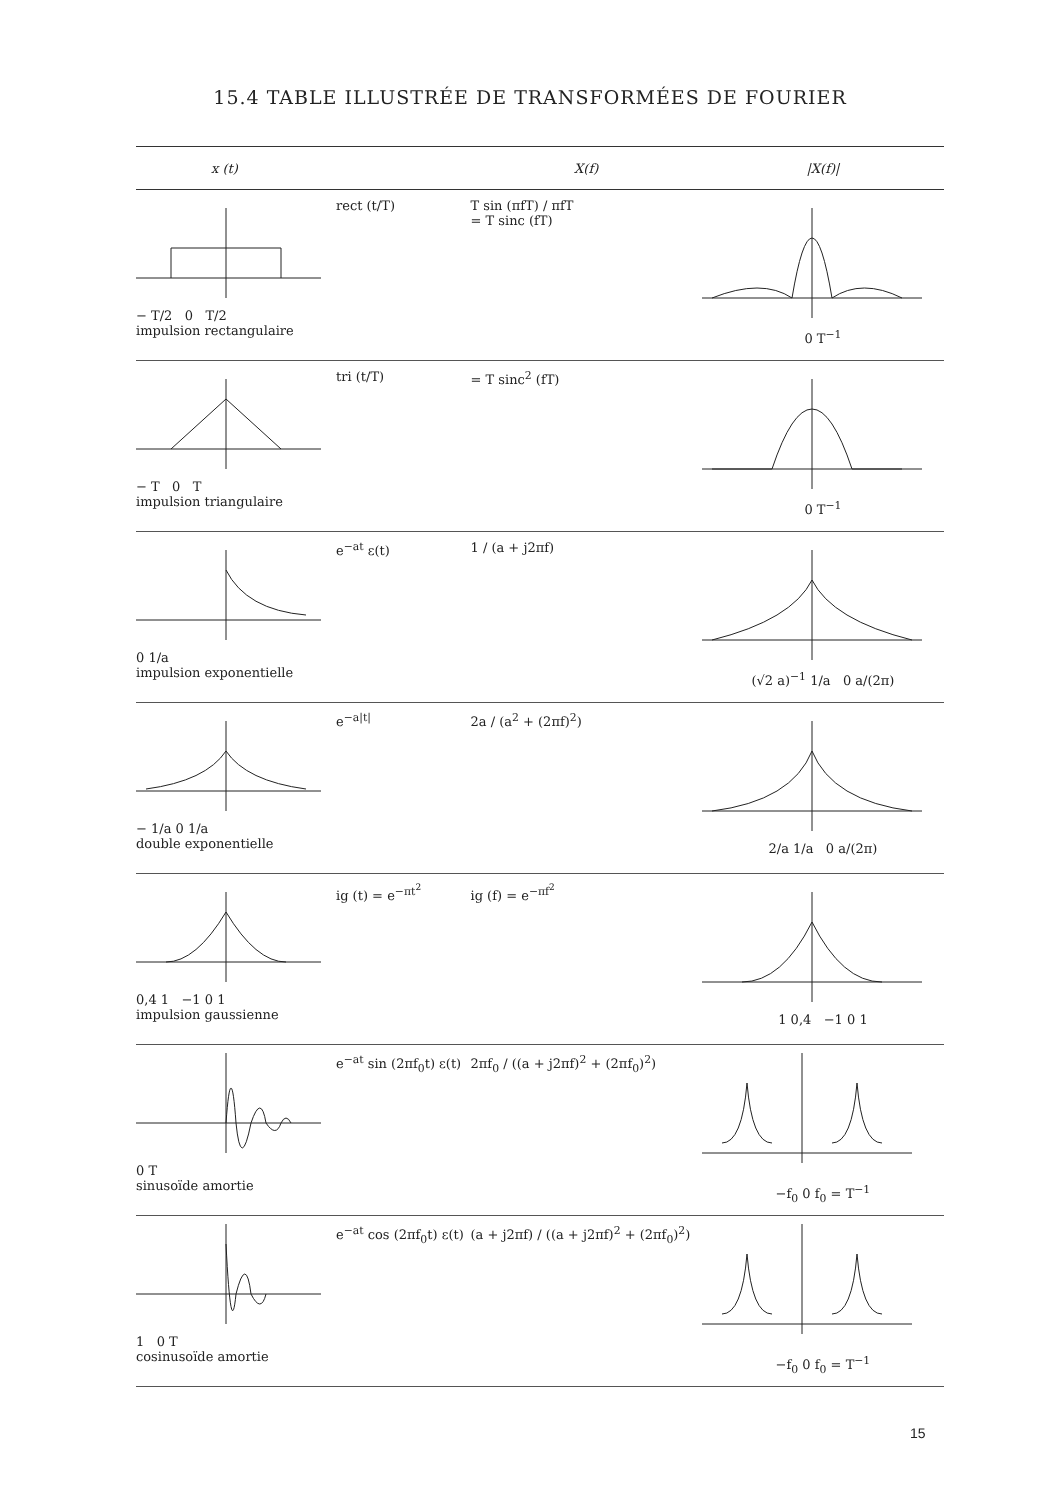15.4 TABLE ILLUSTRÉE DE TRANSFORMÉES DE FOURIER
| x (t) | | X(f) | /X(f)/ |
| --- | --- | --- | --- |
| − T/2 0 T/2 impulsion rectangulaire | rect (t/T) | T sin (πfT) / πfT = T sinc (fT) | 0 T<sup>−1</sup> |
| − T 0 T impulsion triangulaire | tri (t/T) | = T sinc<sup>2</sup> (fT) | 0 T<sup>−1</sup> |
| 0 1/a impulsion exponentielle | e<sup>−at</sup> ε(t) | 1 / (a + j2πf) | (√2 a)<sup>−1</sup> 1/a 0 a/(2π) |
| − 1/a 0 1/a double exponentielle | e<sup>−a/t/</sup> | 2a / (a<sup>2</sup> + (2πf)<sup>2</sup>) | 2/a 1/a 0 a/(2π) |
| 0,4 1 −1 0 1 impulsion gaussienne | ig (t) = e<sup>−πt<sup>2</sup></sup> | ig (f) = e<sup>−πf<sup>2</sup></sup> | 1 0,4 −1 0 1 |
| 0 T sinusoïde amortie | e<sup>−at</sup> sin (2πf<sub>0</sub>t) ε(t) | 2πf<sub>0</sub> / ((a + j2πf)<sup>2</sup> + (2πf<sub>0</sub>)<sup>2</sup>) | −f<sub>0</sub> 0 f<sub>0</sub> = T<sup>−1</sup> |
| 1 0 T cosinusoïde amortie | e<sup>−at</sup> cos (2πf<sub>0</sub>t) ε(t) | (a + j2πf) / ((a + j2πf)<sup>2</sup> + (2πf<sub>0</sub>)<sup>2</sup>) | −f<sub>0</sub> 0 f<sub>0</sub> = T<sup>−1</sup> |
15